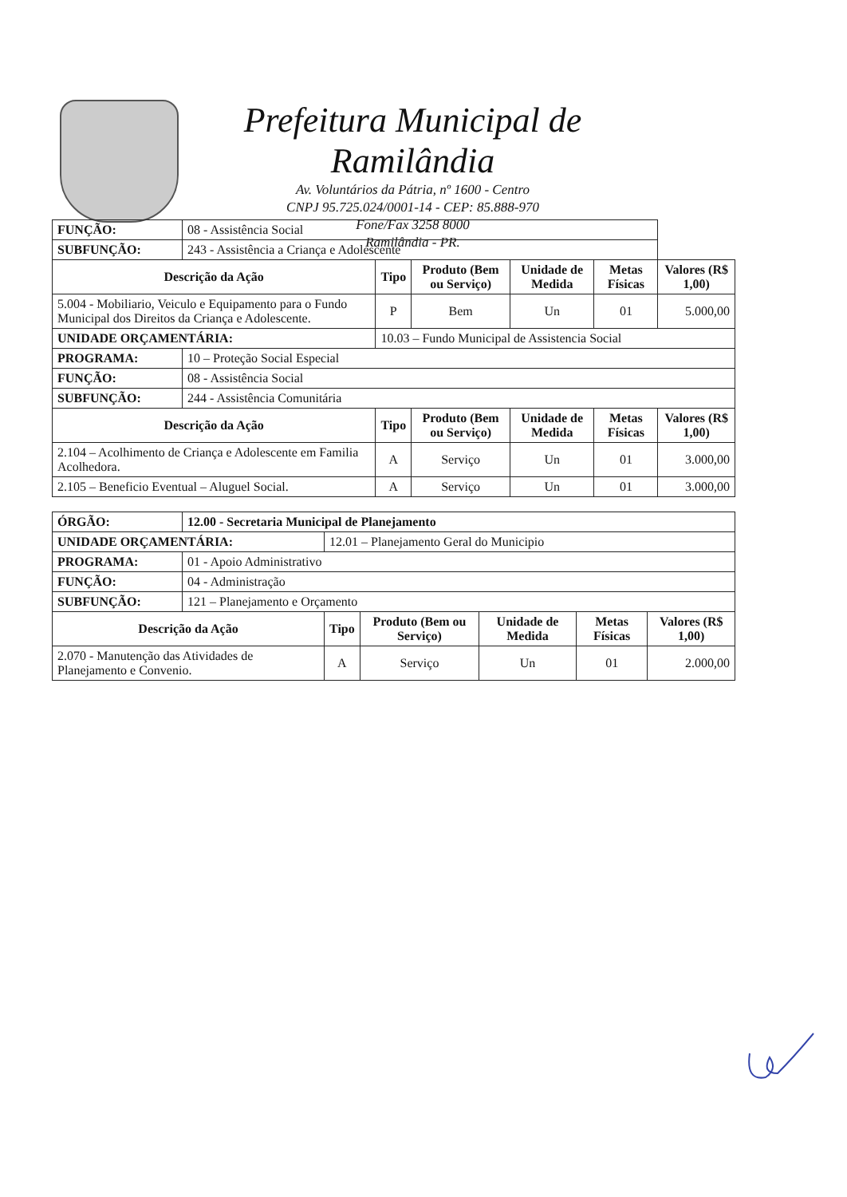Prefeitura Municipal de Ramilândia
Av. Voluntários da Pátria, nº 1600 - Centro
CNPJ 95.725.024/0001-14 - CEP: 85.888-970
Fone/Fax 3258 8000
Ramilândia - PR.
| FUNÇÃO: | 08 - Assistência Social | | | | | |
| SUBFUNÇÃO: | 243 - Assistência a Criança e Adolescente | | | | | |
| Descrição da Ação | | Tipo | Produto (Bem ou Serviço) | Unidade de Medida | Metas Físicas | Valores (R$ 1,00) |
| 5.004 - Mobiliario, Veiculo e Equipamento para o Fundo Municipal dos Direitos da Criança e Adolescente. | | P | Bem | Un | 01 | 5.000,00 |
| UNIDADE ORÇAMENTÁRIA: | | 10.03 – Fundo Municipal de Assistencia Social | | | | |
| PROGRAMA: | 10 – Proteção Social Especial | | | | | |
| FUNÇÃO: | 08 - Assistência Social | | | | | |
| SUBFUNÇÃO: | 244 - Assistência Comunitária | | | | | |
| Descrição da Ação | | Tipo | Produto (Bem ou Serviço) | Unidade de Medida | Metas Físicas | Valores (R$ 1,00) |
| 2.104 – Acolhimento de Criança e Adolescente em Familia Acolhedora. | | A | Serviço | Un | 01 | 3.000,00 |
| 2.105 – Beneficio Eventual – Aluguel Social. | | A | Serviço | Un | 01 | 3.000,00 |
| ÓRGÃO: | 12.00 - Secretaria Municipal de Planejamento | | | | | |
| UNIDADE ORÇAMENTÁRIA: | | 12.01 – Planejamento Geral do Municipio | | | | |
| PROGRAMA: | 01 - Apoio Administrativo | | | | | |
| FUNÇÃO: | 04 - Administração | | | | | |
| SUBFUNÇÃO: | 121 – Planejamento e Orçamento | | | | | |
| Descrição da Ação | | Tipo | Produto (Bem ou Serviço) | Unidade de Medida | Metas Físicas | Valores (R$ 1,00) |
| 2.070 - Manutenção das Atividades de Planejamento e Convenio. | | A | Serviço | Un | 01 | 2.000,00 |